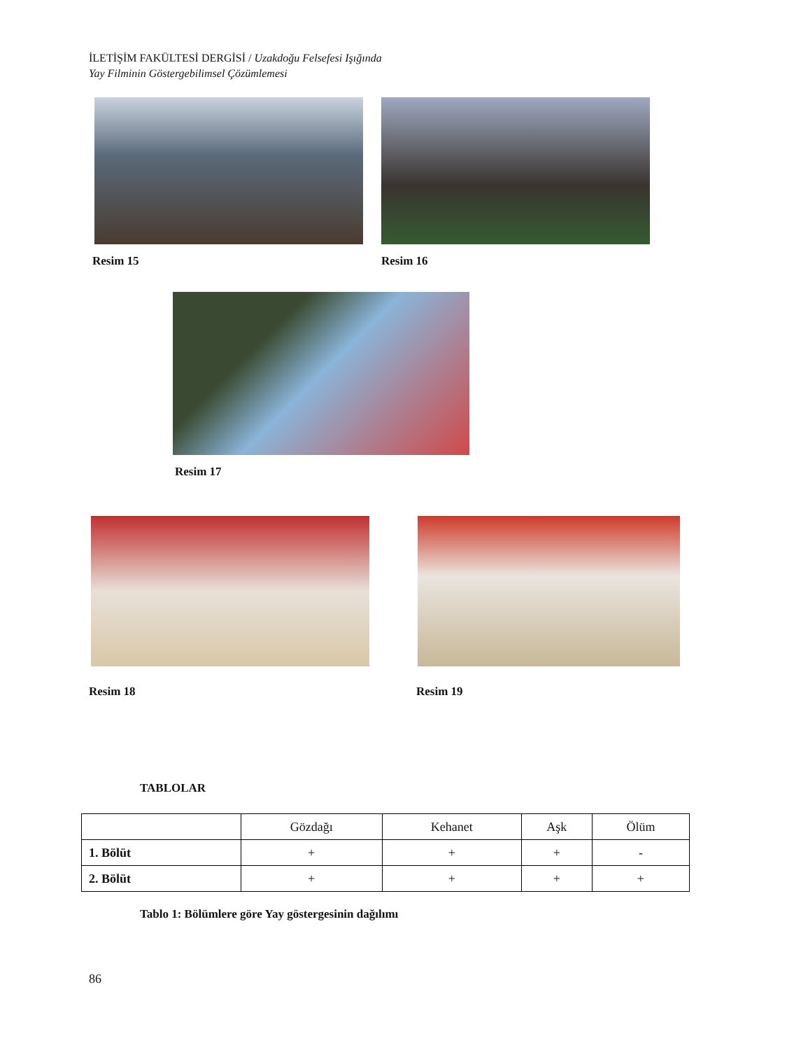İLETİŞİM FAKÜLTESİ DERGİSİ / Uzakdoğu Felsefesi Işığında
Yay Filminin Göstergebilimsel Çözümlemesi
Resim 15 Resim 16
Resim 17
Resim 18 Resim 19
TABLOLAR
| | Gözdağı | Kehanet | Aşk | Ölüm |
| --- | --- | --- | --- | --- |
| 1. Bölüt | + | + | + | - |
| 2. Bölüt | + | + | + | + |
Tablo 1: Bölümlere göre Yay göstergesinin dağılımı
86